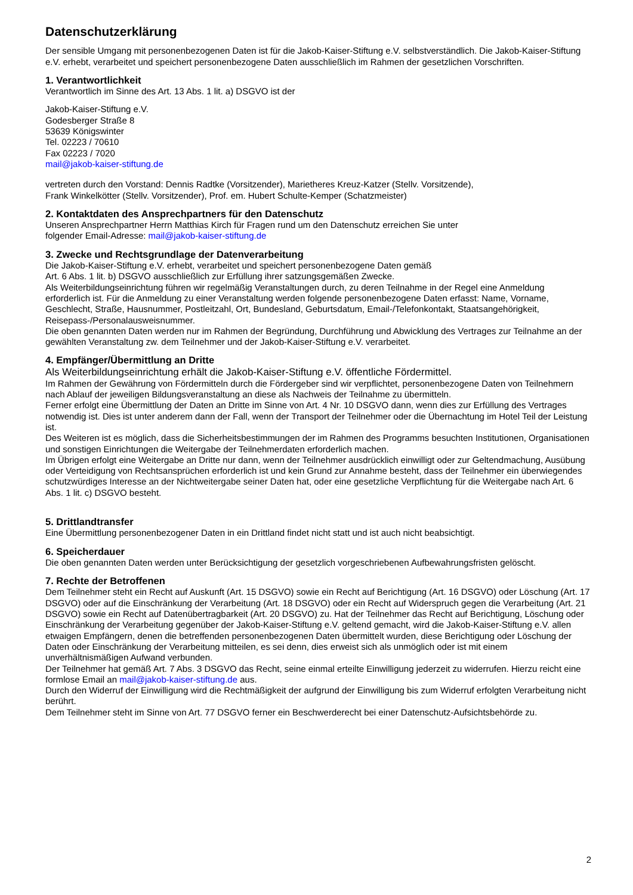Datenschutzerklärung
Der sensible Umgang mit personenbezogenen Daten ist für die Jakob-Kaiser-Stiftung e.V. selbstverständlich. Die Jakob-Kaiser-Stiftung e.V. erhebt, verarbeitet und speichert personenbezogene Daten ausschließlich im Rahmen der gesetzlichen Vorschriften.
1. Verantwortlichkeit
Verantwortlich im Sinne des Art. 13 Abs. 1 lit. a) DSGVO ist der
Jakob-Kaiser-Stiftung e.V.
Godesberger Straße 8
53639 Königswinter
Tel. 02223 / 70610
Fax 02223 / 7020
mail@jakob-kaiser-stiftung.de
vertreten durch den Vorstand: Dennis Radtke (Vorsitzender), Marietheres Kreuz-Katzer (Stellv. Vorsitzende),
Frank Winkelkötter (Stellv. Vorsitzender), Prof. em. Hubert Schulte-Kemper (Schatzmeister)
2. Kontaktdaten des Ansprechpartners für den Datenschutz
Unseren Ansprechpartner Herrn Matthias Kirch für Fragen rund um den Datenschutz erreichen Sie unter
folgender Email-Adresse: mail@jakob-kaiser-stiftung.de
3. Zwecke und Rechtsgrundlage der Datenverarbeitung
Die Jakob-Kaiser-Stiftung e.V. erhebt, verarbeitet und speichert personenbezogene Daten gemäß
Art. 6 Abs. 1 lit. b) DSGVO ausschließlich zur Erfüllung ihrer satzungsgemäßen Zwecke.
Als Weiterbildungseinrichtung führen wir regelmäßig Veranstaltungen durch, zu deren Teilnahme in der Regel eine Anmeldung erforderlich ist. Für die Anmeldung zu einer Veranstaltung werden folgende personenbezogene Daten erfasst: Name, Vorname, Geschlecht, Straße, Hausnummer, Postleitzahl, Ort, Bundesland, Geburtsdatum, Email-/Telefonkontakt, Staatsangehörigkeit, Reisepass-/Personalausweisnummer.
Die oben genannten Daten werden nur im Rahmen der Begründung, Durchführung und Abwicklung des Vertrages zur Teilnahme an der gewählten Veranstaltung zw. dem Teilnehmer und der Jakob-Kaiser-Stiftung e.V. verarbeitet.
4. Empfänger/Übermittlung an Dritte
Als Weiterbildungseinrichtung erhält die Jakob-Kaiser-Stiftung e.V. öffentliche Fördermittel.
Im Rahmen der Gewährung von Fördermitteln durch die Fördergeber sind wir verpflichtet, personenbezogene Daten von Teilnehmern nach Ablauf der jeweiligen Bildungsveranstaltung an diese als Nachweis der Teilnahme zu übermitteln.
Ferner erfolgt eine Übermittlung der Daten an Dritte im Sinne von Art. 4 Nr. 10 DSGVO dann, wenn dies zur Erfüllung des Vertrages notwendig ist. Dies ist unter anderem dann der Fall, wenn der Transport der Teilnehmer oder die Übernachtung im Hotel Teil der Leistung ist.
Des Weiteren ist es möglich, dass die Sicherheitsbestimmungen der im Rahmen des Programms besuchten Institutionen, Organisationen und sonstigen Einrichtungen die Weitergabe der Teilnehmerdaten erforderlich machen.
Im Übrigen erfolgt eine Weitergabe an Dritte nur dann, wenn der Teilnehmer ausdrücklich einwilligt oder zur Geltendmachung, Ausübung oder Verteidigung von Rechtsansprüchen erforderlich ist und kein Grund zur Annahme besteht, dass der Teilnehmer ein überwiegendes schutzwürdiges Interesse an der Nichtweitergabe seiner Daten hat, oder eine gesetzliche Verpflichtung für die Weitergabe nach Art. 6 Abs. 1 lit. c) DSGVO besteht.
5. Drittlandtransfer
Eine Übermittlung personenbezogener Daten in ein Drittland findet nicht statt und ist auch nicht beabsichtigt.
6. Speicherdauer
Die oben genannten Daten werden unter Berücksichtigung der gesetzlich vorgeschriebenen Aufbewahrungsfristen gelöscht.
7. Rechte der Betroffenen
Dem Teilnehmer steht ein Recht auf Auskunft (Art. 15 DSGVO) sowie ein Recht auf Berichtigung (Art. 16 DSGVO) oder Löschung (Art. 17 DSGVO) oder auf die Einschränkung der Verarbeitung (Art. 18 DSGVO) oder ein Recht auf Widerspruch gegen die Verarbeitung (Art. 21 DSGVO) sowie ein Recht auf Datenübertragbarkeit (Art. 20 DSGVO) zu. Hat der Teilnehmer das Recht auf Berichtigung, Löschung oder Einschränkung der Verarbeitung gegenüber der Jakob-Kaiser-Stiftung e.V. geltend gemacht, wird die Jakob-Kaiser-Stiftung e.V. allen etwaigen Empfängern, denen die betreffenden personenbezogenen Daten übermittelt wurden, diese Berichtigung oder Löschung der Daten oder Einschränkung der Verarbeitung mitteilen, es sei denn, dies erweist sich als unmöglich oder ist mit einem unverhältnismäßigen Aufwand verbunden.
Der Teilnehmer hat gemäß Art. 7 Abs. 3 DSGVO das Recht, seine einmal erteilte Einwilligung jederzeit zu widerrufen. Hierzu reicht eine formlose Email an mail@jakob-kaiser-stiftung.de aus.
Durch den Widerruf der Einwilligung wird die Rechtmäßigkeit der aufgrund der Einwilligung bis zum Widerruf erfolgten Verarbeitung nicht berührt.
Dem Teilnehmer steht im Sinne von Art. 77 DSGVO ferner ein Beschwerderecht bei einer Datenschutz-Aufsichtsbehörde zu.
2